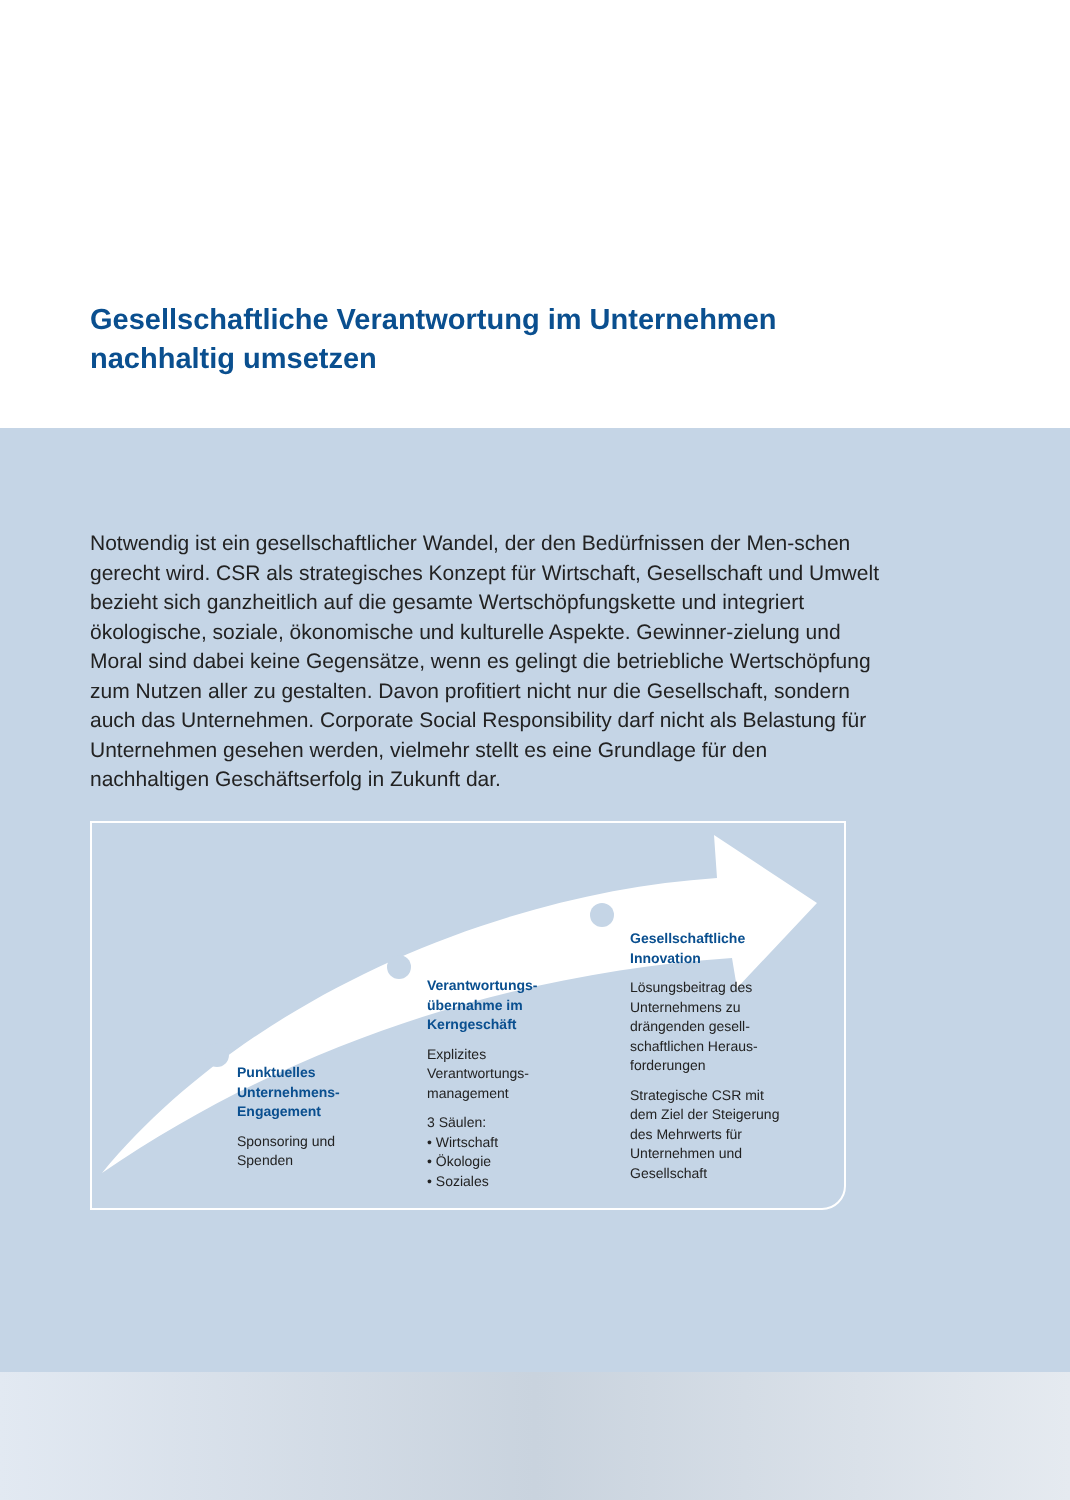Gesellschaftliche Verantwortung im Unternehmen
nachhaltig umsetzen
Notwendig ist ein gesellschaftlicher Wandel, der den Bedürfnissen der Men-schen gerecht wird. CSR als strategisches Konzept für Wirtschaft, Gesellschaft und Umwelt bezieht sich ganzheitlich auf die gesamte Wertschöpfungskette und integriert ökologische, soziale, ökonomische und kulturelle Aspekte. Gewinner-zielung und Moral sind dabei keine Gegensätze, wenn es gelingt die betriebliche Wertschöpfung zum Nutzen aller zu gestalten. Davon profitiert nicht nur die Gesellschaft, sondern auch das Unternehmen. Corporate Social Responsibility darf nicht als Belastung für Unternehmen gesehen werden, vielmehr stellt es eine Grundlage für den nachhaltigen Geschäftserfolg in Zukunft dar.
Punktuelles Unternehmens-Engagement
Sponsoring und Spenden
Verantwortungs-übernahme im Kerngeschäft
Explizites Verantwortungs-management
3 Säulen:
• Wirtschaft
• Ökologie
• Soziales
Gesellschaftliche Innovation
Lösungsbeitrag des Unternehmens zu drängenden gesell-schaftlichen Heraus-forderungen
Strategische CSR mit dem Ziel der Steigerung des Mehrwerts für Unternehmen und Gesellschaft